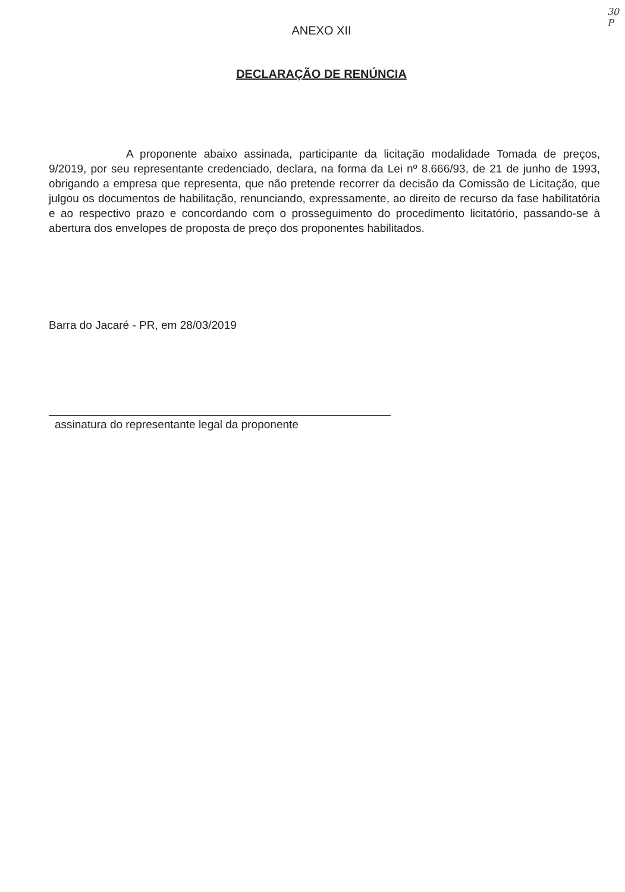30
P
ANEXO XII
DECLARAÇÃO DE RENÚNCIA
A proponente abaixo assinada, participante da licitação modalidade Tomada de preços, 9/2019, por seu representante credenciado, declara, na forma da Lei nº 8.666/93, de 21 de junho de 1993, obrigando a empresa que representa, que não pretende recorrer da decisão da Comissão de Licitação, que julgou os documentos de habilitação, renunciando, expressamente, ao direito de recurso da fase habilitatória e ao respectivo prazo e concordando com o prosseguimento do procedimento licitatório, passando-se à abertura dos envelopes de proposta de preço dos proponentes habilitados.
Barra do Jacaré - PR, em 28/03/2019
assinatura do representante legal da proponente